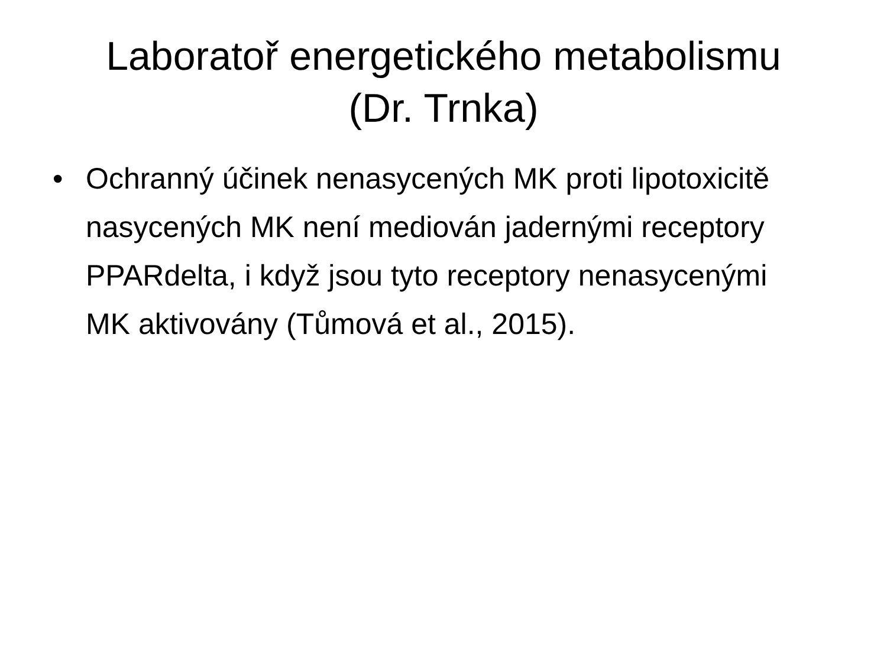Laboratoř energetického metabolismu
(Dr. Trnka)
• Ochranný účinek nenasycených MK proti lipotoxicitě nasycených MK není mediován jadernými receptory PPARdelta, i když jsou tyto receptory nenasycenými MK aktivovány (Tůmová et al., 2015).